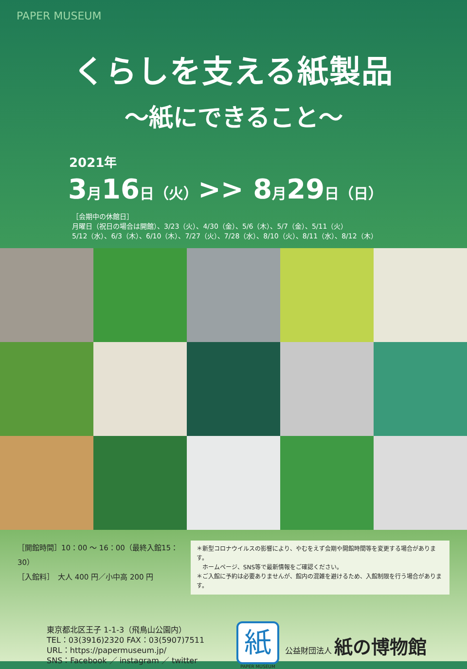PAPER MUSEUM
くらしを支える紙製品
～紙にできること～
2021年
3月16日（火）>> 8月29日（日）
［会期中の休館日］
月曜日（祝日の場合は開館）、3/23（火）、4/30（金）、5/6（木）、5/7（金）、5/11（火）
5/12（水）、6/3（木）、6/10（木）、7/27（火）、7/28（水）、8/10（火）、8/11（水）、8/12（木）
［開館時間］10：00 ～ 16：00（最終入館15：30）
［入館料］　大人 400 円／小中高 200 円
＊新型コロナウイルスの影響により、やむをえず会期や開館時間等を変更する場合があります。
　ホームページ、SNS等で最新情報をご確認ください。
＊ご入館に予約は必要ありませんが、館内の混雑を避けるため、入館制限を行う場合があります。
東京都北区王子 1-1-3（飛鳥山公園内）
TEL：03(3916)2320 FAX：03(5907)7511
URL：https://papermuseum.jp/
SNS：Facebook ／ instagram ／ twitter
紙
PAPER MUSEUM
公益財団法人 紙の博物館